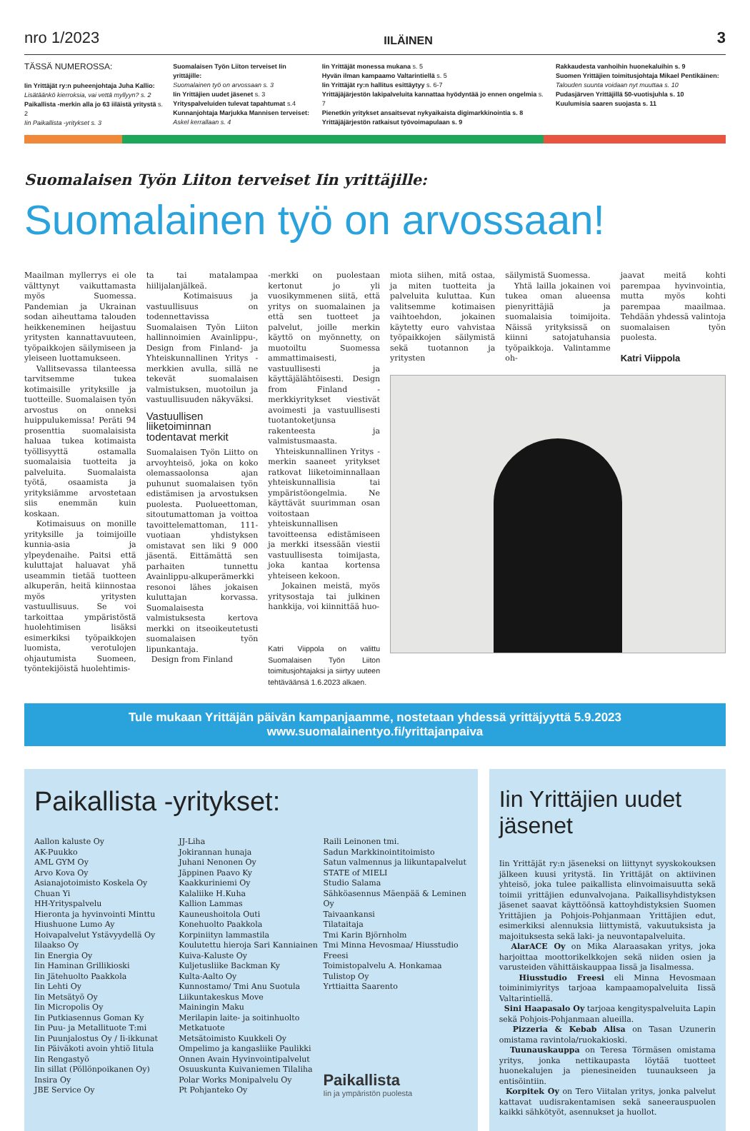nro 1/2023 IILÄINEN 3
TÄSSÄ NUMEROSSA:
Iin Yrittäjät ry:n puheenjohtaja Juha Kallio:
Lisätäänkö kierroksia, vai vettä myllyyn? s. 2
Paikallista -merkin alla jo 63 iiläistä yritystä s. 2
Iin Paikallista -yritykset s. 3
Suomalaisen Työn Liiton terveiset Iin yrittäjille:
Suomalainen työ on arvossaan s. 3
Iin Yrittäjien uudet jäsenet s. 3
Yrityspalveluiden tulevat tapahtumat s.4
Kunnanjohtaja Marjukka Mannisen terveiset:
Askel kerrallaan s. 4
Iin Yrittäjät monessa mukana s. 5
Hyvän ilman kampaamo Valtarintiellä s. 5
Iin Yrittäjät ry:n hallitus esittäytyy s. 6-7
Yrittäjäjärjestön lakipalveluita kannattaa hyödyntää jo ennen ongelmia s. 7
Pienetkin yritykset ansaitsevat nykyaikaista digimarkkinointia s. 8
Yrittäjäjärjestön ratkaisut työvoimapulaan s. 9
Rakkaudesta vanhoihin huonekaluihin s. 9
Suomen Yrittäjien toimitusjohtaja Mikael Pentikäinen:
Talouden suunta voidaan nyt muuttaa s. 10
Pudasjärven Yrittäjillä 50-vuotisjuhla s. 10
Kuulumisia saaren suojasta s. 11
Suomalaisen Työn Liiton terveiset Iin yrittäjille:
Suomalainen työ on arvossaan!
Maailman myllerrys ei ole välttynyt vaikuttamasta myös Suomessa. Pandemian ja Ukrainan sodan aiheuttama talouden heikkeneminen heijastuu yritysten kannattavuuteen, työpaikkojen säilymiseen ja yleiseen luottamukseen.
Vallitsevassa tilanteessa tarvitsemme tukea kotimaisille yrityksille ja tuotteille. Suomalaisen työn arvostus on onneksi huippulukemissa! Peräti 94 prosenttia suomalaisista haluaa tukea kotimaista työllisyyttä ostamalla suomalaisia tuotteita ja palveluita. Suomalaista työtä, osaamista ja yrityksiämme arvostetaan siis enemmän kuin koskaan.
Kotimaisuus on monille yrityksille ja toimijoille kunnia-asia ja ylpeydenaihe. Paitsi että kuluttajat haluavat yhä useammin tietää tuotteen alkuperän, heitä kiinnostaa myös yritysten vastuullisuus. Se voi tarkoittaa ympäristöstä huolehtimisen lisäksi esimerkiksi työpaikkojen luomista, verotulojen ohjautumista Suomeen, työntekijöistä huolehtimis-
ta tai matalampaa hiilijalanjälkeä.
Kotimaisuus ja vastuullisuus on todennettavissa Suomalaisen Työn Liiton hallinnoimien Avainlippu-, Design from Finland- ja Yhteiskunnallinen Yritys -merkkien avulla, sillä ne tekevät suomalaisen valmistuksen, muotoilun ja vastuullisuuden näkyväksi.
Vastuullisen liiketoiminnan todentavat merkit
Suomalaisen Työn Liitto on arvoyhteisö, joka on koko olemassaolonsa ajan puhunut suomalaisen työn edistämisen ja arvostuksen puolesta. Puolueettoman, sitoutumattoman ja voittoa tavoittelemattoman, 111-vuotiaan yhdistyksen omistavat sen liki 9 000 jäsentä. Eittämättä sen parhaiten tunnettu Avainlippu-alkuperämerkki resonoi lähes jokaisen kuluttajan korvassa. Suomalaisesta valmistuksesta kertova merkki on itseoikeutetusti suomalaisen työn lipunkantaja.
Design from Finland
-merkki on puolestaan kertonut jo yli vuosikymmenen siitä, että yritys on suomalainen ja että sen tuotteet ja palvelut, joille merkin käyttö on myönnetty, on muotoiltu Suomessa ammattimaisesti, vastuullisesti ja käyttäjälähtöisesti. Design from Finland -merkkiyritykset viestivät avoimesti ja vastuullisesti tuotantoketjunsa rakenteesta ja valmistusmaasta.
Yhteiskunnallinen Yritys -merkin saaneet yritykset ratkovat liiketoiminnallaan yhteiskunnallisia tai ympäristöongelmia. Ne käyttävät suurimman osan voitostaan yhteiskunnallisen tavoitteensa edistämiseen ja merkki itsessään viestii vastuullisesta toimijasta, joka kantaa kortensa yhteiseen kekoon.
Jokainen meistä, myös yritysostaja tai julkinen hankkija, voi kiinnittää huo-
Katri Viippola on valittu Suomalaisen Työn Liiton toimitusjohtajaksi ja siirtyy uuteen tehtäväänsä 1.6.2023 alkaen.
miota siihen, mitä ostaa, ja miten tuotteita ja palveluita kuluttaa. Kun valitsemme kotimaisen vaihtoehdon, jokainen käytetty euro vahvistaa työpaikkojen säilymistä sekä tuotannon ja yritysten
säilymistä Suomessa.
Yhtä lailla jokainen voi tukea oman alueensa pienyrittäjiä ja suomalaisia toimijoita. Näissä yrityksissä on kiinni satojatuhansia työpaikkoja. Valintamme oh-
jaavat meitä kohti parempaa hyvinvointia, mutta myös kohti parempaa maailmaa. Tehdään yhdessä valintoja suomalaisen työn puolesta.
Katri Viippola
Tule mukaan Yrittäjän päivän kampanjaamme, nostetaan yhdessä yrittäjyyttä 5.9.2023 www.suomalainentyo.fi/yrittajanpaiva
Paikallista -yritykset:
Aallon kaluste Oy
AK-Puukko
AML GYM Oy
Arvo Kova Oy
Asianajotoimisto Koskela Oy
Chuan Yi
HH-Yrityspalvelu
Hieronta ja hyvinvointi Minttu
Hiushuone Lumo Ay
Hoivapalvelut Ystävyydellä Oy
Iilaakso Oy
Iin Energia Oy
Iin Haminan Grillikioski
Iin Jätehuolto Paakkola
Iin Lehti Oy
Iin Metsätyö Oy
Iin Micropolis Oy
Iin Putkiasennus Goman Ky
Iin Puu- ja Metallituote T:mi
Iin Puunjalostus Oy / Ii-ikkunat
Iin Päiväkoti avoin yhtiö Iitula
Iin Rengastyö
Iin sillat (Pöllönpoikanen Oy)
Insira Oy
JBE Service Oy
JJ-Liha
Jokirannan hunaja
Juhani Nenonen Oy
Jäppinen Paavo Ky
Kaakkuriniemi Oy
Kalaliike H.Kuha
Kallion Lammas
Kauneushoitola Outi
Konehuolto Paakkola
Korpiniityn lammastila
Koulutettu hieroja Sari Kanniainen
Kuiva-Kaluste Oy
Kuljetusliike Backman Ky
Kulta-Aalto Oy
Kunnostamo/ Tmi Anu Suotula
Liikuntakeskus Move
Mainingin Maku
Merilapin laite- ja soitinhuolto
Metkatuote
Metsätoimisto Kuukkeli Oy
Ompelimo ja kangasliike Paulikki
Onnen Avain Hyvinvointipalvelut
Osuuskunta Kuivaniemen Tilaliha
Polar Works Monipalvelu Oy
Pt Pohjanteko Oy
Raili Leinonen tmi.
Sadun Markkinointitoimisto
Satun valmennus ja liikuntapalvelut
STATE of MIELI
Studio Salama
Sähköasennus Mäenpää & Leminen Oy
Taivaankansi
Tilataitaja
Tmi Karin Björnholm
Tmi Minna Hevosmaa/ Hiusstudio Freesi
Toimistopalvelu A. Honkamaa
Tulistop Oy
Yrttiaitta Saarento
Paikallista
Iin ja ympäristön puolesta
Iin Yrittäjien uudet jäsenet
Iin Yrittäjät ry:n jäseneksi on liittynyt syyskokouksen jälkeen kuusi yritystä. Iin Yrittäjät on aktiivinen yhteisö, joka tulee paikallista elinvoimaisuutta sekä toimii yrittäjien edunvalvojana. Paikallisyhdistyksen jäsenet saavat käyttöönsä kattoyhdistyksien Suomen Yrittäjien ja Pohjois-Pohjanmaan Yrittäjien edut, esimerkiksi alennuksia liittymistä, vakuutuksista ja majoituksesta sekä laki- ja neuvontapalveluita.
AlarACE Oy on Mika Alaraasakan yritys, joka harjoittaa moottorikelkkojen sekä niiden osien ja varusteiden vähittäiskauppaa Iissä ja Iisalmessa.
Hiusstudio Freesi eli Minna Hevosmaan toiminimiyritys tarjoaa kampaamopalveluita Iissä Valtarintiellä.
Sini Haapasalo Oy tarjoaa kengityspalveluita Lapin sekä Pohjois-Pohjanmaan alueilla.
Pizzeria & Kebab Alisa on Tasan Uzunerin omistama ravintola/ruokakioski.
Tuunauskauppa on Teresa Törmäsen omistama yritys, jonka nettikaupasta löytää tuotteet huonekalujen ja pienesineiden tuunaukseen ja entisöintiin.
Korpitek Oy on Tero Viitalan yritys, jonka palvelut kattavat uudisrakentamisen sekä saneerauspuolen kaikki sähkötyöt, asennukset ja huollot.